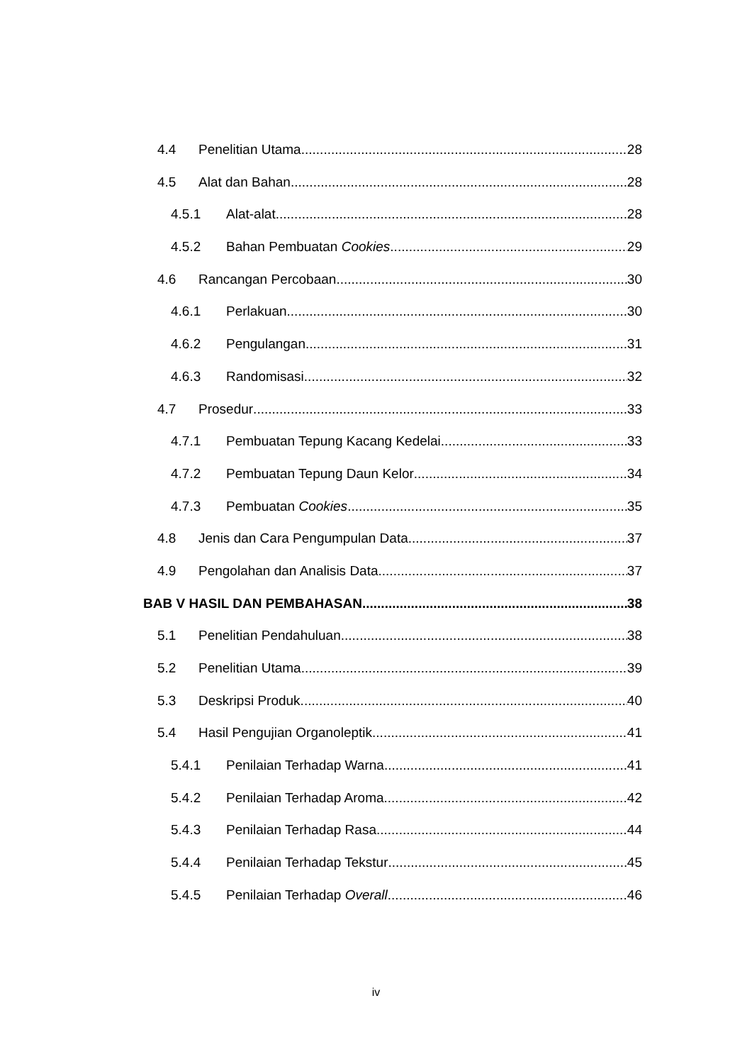4.4 Penelitian Utama 28
4.5 Alat dan Bahan 28
4.5.1 Alat-alat 28
4.5.2 Bahan Pembuatan Cookies 29
4.6 Rancangan Percobaan 30
4.6.1 Perlakuan 30
4.6.2 Pengulangan 31
4.6.3 Randomisasi 32
4.7 Prosedur 33
4.7.1 Pembuatan Tepung Kacang Kedelai 33
4.7.2 Pembuatan Tepung Daun Kelor 34
4.7.3 Pembuatan Cookies 35
4.8 Jenis dan Cara Pengumpulan Data 37
4.9 Pengolahan dan Analisis Data 37
BAB V HASIL DAN PEMBAHASAN 38
5.1 Penelitian Pendahuluan 38
5.2 Penelitian Utama 39
5.3 Deskripsi Produk 40
5.4 Hasil Pengujian Organoleptik 41
5.4.1 Penilaian Terhadap Warna 41
5.4.2 Penilaian Terhadap Aroma 42
5.4.3 Penilaian Terhadap Rasa 44
5.4.4 Penilaian Terhadap Tekstur 45
5.4.5 Penilaian Terhadap Overall 46
iv